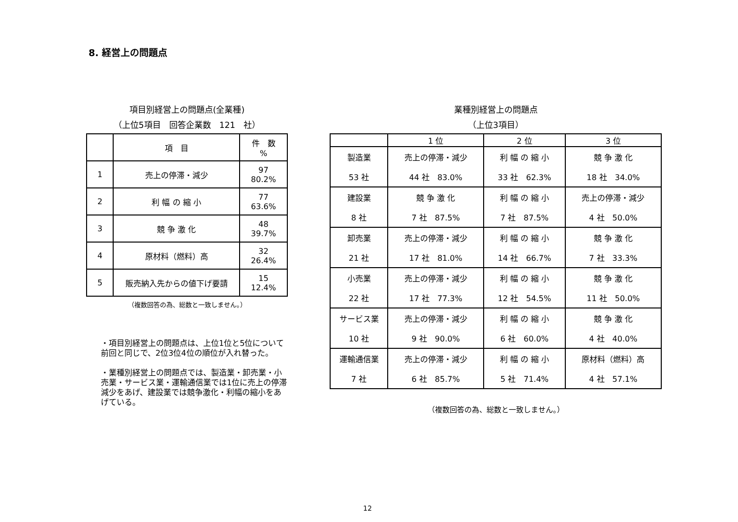8. 経営上の問題点
項目別経営上の問題点(全業種)
（上位5項目　回答企業数　121　社）
| | 項 目 | 件 数 % |
| 1 | 売上の停滞・減少 | 97 80.2% |
| 2 | 利 幅 の 縮 小 | 77 63.6% |
| 3 | 競 争 激 化 | 48 39.7% |
| 4 | 原材料（燃料）高 | 32 26.4% |
| 5 | 販売納入先からの値下げ要請 | 15 12.4% |
（複数回答の為、総数と一致しません。）
・項目別経営上の問題点は、上位1位と5位について前回と同じで、2位3位4位の順位が入れ替った。
・業種別経営上の問題点では、製造業・卸売業・小売業・サービス業・運輸通信業では1位に売上の停滞減少をあげ、建設業では競争激化・利幅の縮小をあげている。
業種別経営上の問題点
（上位3項目）
| | 1 位 | 2 位 | 3 位 |
| 製造業 | 売上の停滞・減少 | 利 幅 の 縮 小 | 競 争 激 化 |
| 53 社 | 44 社 83.0% | 33 社 62.3% | 18 社 34.0% |
| 建設業 | 競 争 激 化 | 利 幅 の 縮 小 | 売上の停滞・減少 |
| 8 社 | 7 社 87.5% | 7 社 87.5% | 4 社 50.0% |
| 卸売業 | 売上の停滞・減少 | 利 幅 の 縮 小 | 競 争 激 化 |
| 21 社 | 17 社 81.0% | 14 社 66.7% | 7 社 33.3% |
| 小売業 | 売上の停滞・減少 | 利 幅 の 縮 小 | 競 争 激 化 |
| 22 社 | 17 社 77.3% | 12 社 54.5% | 11 社 50.0% |
| サービス業 | 売上の停滞・減少 | 利 幅 の 縮 小 | 競 争 激 化 |
| 10 社 | 9 社 90.0% | 6 社 60.0% | 4 社 40.0% |
| 運輸通信業 | 売上の停滞・減少 | 利 幅 の 縮 小 | 原材料（燃料）高 |
| 7 社 | 6 社 85.7% | 5 社 71.4% | 4 社 57.1% |
（複数回答の為、総数と一致しません。）
12